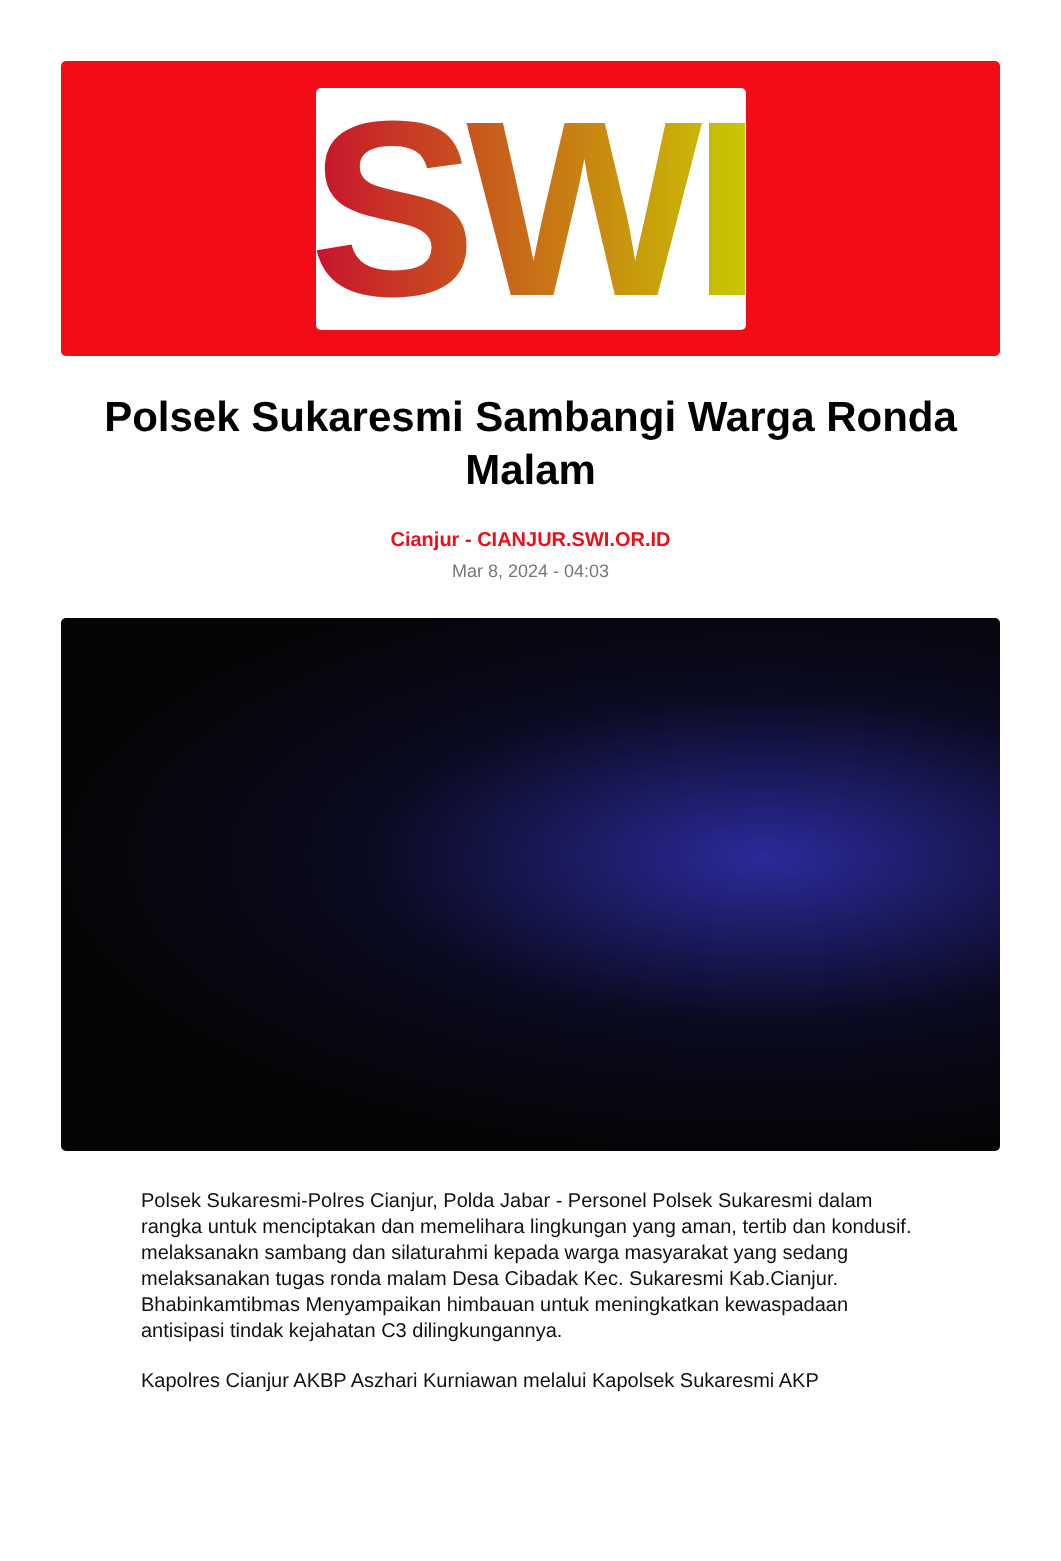SWI
Polsek Sukaresmi Sambangi Warga Ronda Malam
Cianjur - CIANJUR.SWI.OR.ID
Mar 8, 2024 - 04:03
Polsek Sukaresmi-Polres Cianjur, Polda Jabar - Personel Polsek Sukaresmi dalam rangka untuk menciptakan dan memelihara lingkungan yang aman, tertib dan kondusif. melaksanakn sambang dan silaturahmi kepada warga masyarakat yang sedang melaksanakan tugas ronda malam Desa Cibadak Kec. Sukaresmi Kab.Cianjur. Bhabinkamtibmas Menyampaikan himbauan untuk meningkatkan kewaspadaan antisipasi tindak kejahatan C3 dilingkungannya.
Kapolres Cianjur AKBP Aszhari Kurniawan melalui Kapolsek Sukaresmi AKP